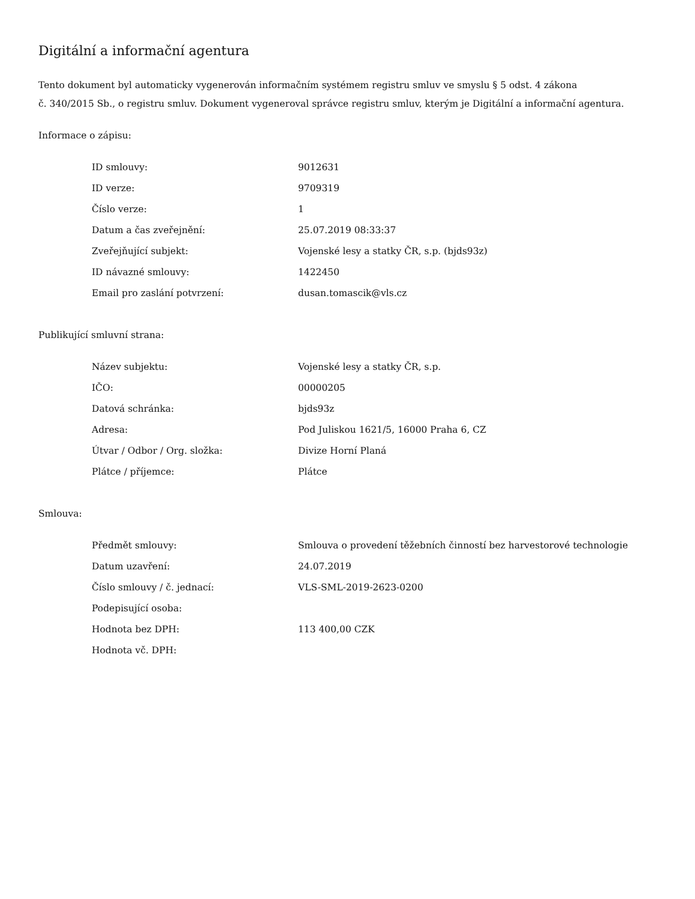Digitální a informační agentura
Tento dokument byl automaticky vygenerován informačním systémem registru smluv ve smyslu § 5 odst. 4 zákona
č. 340/2015 Sb., o registru smluv. Dokument vygeneroval správce registru smluv, kterým je Digitální a informační agentura.
Informace o zápisu:
| ID smlouvy: | 9012631 |
| ID verze: | 9709319 |
| Číslo verze: | 1 |
| Datum a čas zveřejnění: | 25.07.2019 08:33:37 |
| Zveřejňující subjekt: | Vojenské lesy a statky ČR, s.p. (bjds93z) |
| ID návazné smlouvy: | 1422450 |
| Email pro zaslání potvrzení: | dusan.tomascik@vls.cz |
Publikující smluvní strana:
| Název subjektu: | Vojenské lesy a statky ČR, s.p. |
| IČO: | 00000205 |
| Datová schránka: | bjds93z |
| Adresa: | Pod Juliskou 1621/5, 16000 Praha 6, CZ |
| Útvar / Odbor / Org. složka: | Divize Horní Planá |
| Plátce / příjemce: | Plátce |
Smlouva:
| Předmět smlouvy: | Smlouva o provedení těžebních činností bez harvestorové technologie |
| Datum uzavření: | 24.07.2019 |
| Číslo smlouvy / č. jednací: | VLS-SML-2019-2623-0200 |
| Podepisující osoba: | |
| Hodnota bez DPH: | 113 400,00 CZK |
| Hodnota vč. DPH: | |